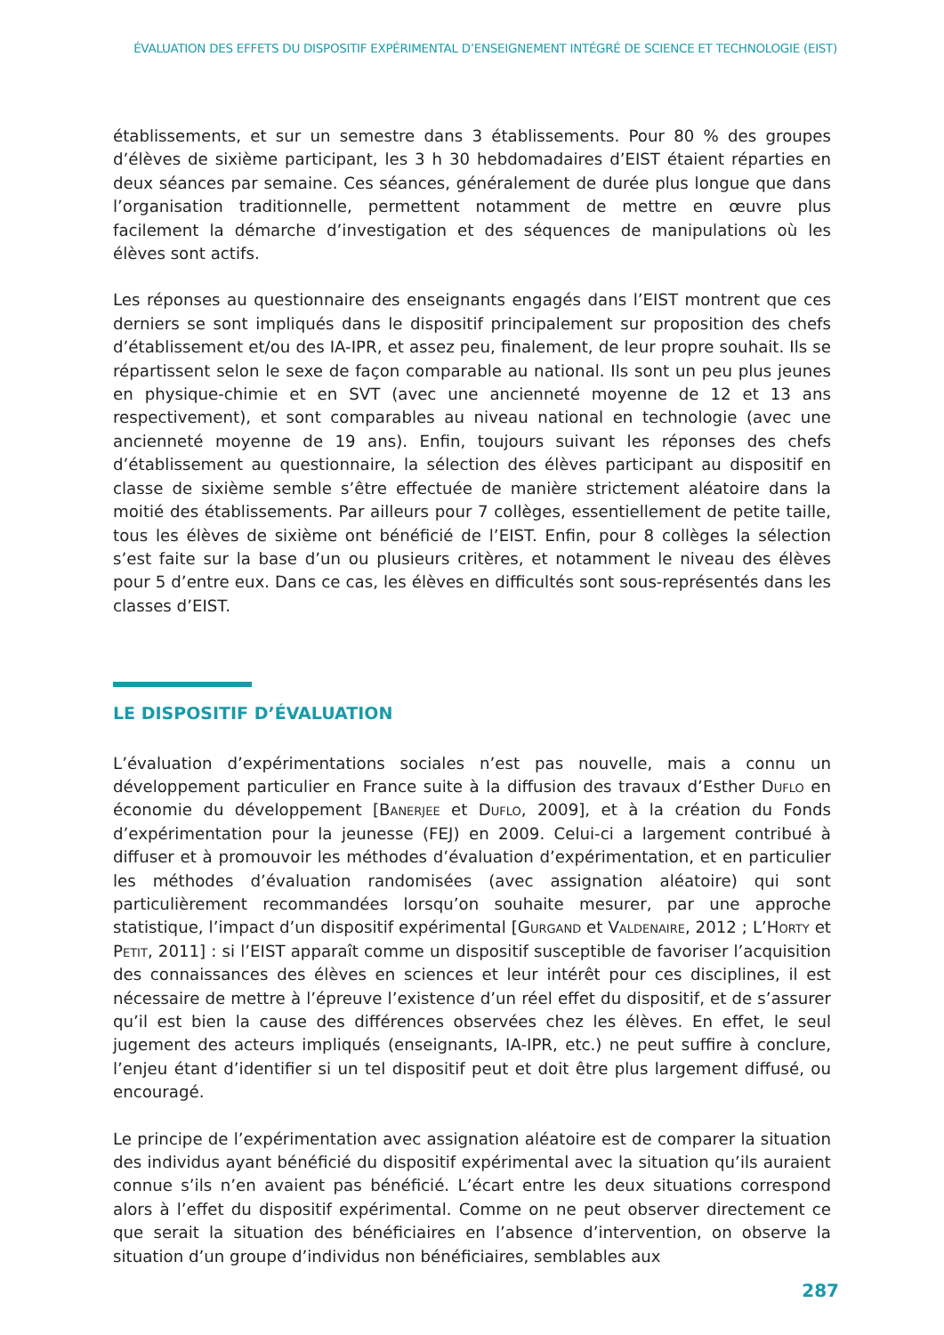ÉVALUATION DES EFFETS DU DISPOSITIF EXPÉRIMENTAL D’ENSEIGNEMENT INTÉGRÉ DE SCIENCE ET TECHNOLOGIE (EIST)
établissements, et sur un semestre dans 3 établissements. Pour 80 % des groupes d’élèves de sixième participant, les 3 h 30 hebdomadaires d’EIST étaient réparties en deux séances par semaine. Ces séances, généralement de durée plus longue que dans l’organisation traditionnelle, permettent notamment de mettre en œuvre plus facilement la démarche d’investigation et des séquences de manipulations où les élèves sont actifs.
Les réponses au questionnaire des enseignants engagés dans l’EIST montrent que ces derniers se sont impliqués dans le dispositif principalement sur proposition des chefs d’établissement et/ou des IA-IPR, et assez peu, finalement, de leur propre souhait. Ils se répartissent selon le sexe de façon comparable au national. Ils sont un peu plus jeunes en physique-chimie et en SVT (avec une ancienneté moyenne de 12 et 13 ans respectivement), et sont comparables au niveau national en technologie (avec une ancienneté moyenne de 19 ans). Enfin, toujours suivant les réponses des chefs d’établissement au questionnaire, la sélection des élèves participant au dispositif en classe de sixième semble s’être effectuée de manière strictement aléatoire dans la moitié des établissements. Par ailleurs pour 7 collèges, essentiellement de petite taille, tous les élèves de sixième ont bénéficié de l’EIST. Enfin, pour 8 collèges la sélection s’est faite sur la base d’un ou plusieurs critères, et notamment le niveau des élèves pour 5 d’entre eux. Dans ce cas, les élèves en difficultés sont sous-représentés dans les classes d’EIST.
LE DISPOSITIF D’ÉVALUATION
L’évaluation d’expérimentations sociales n’est pas nouvelle, mais a connu un développement particulier en France suite à la diffusion des travaux d’Esther Duflo en économie du développement [Banerjee et Duflo, 2009], et à la création du Fonds d’expérimentation pour la jeunesse (FEJ) en 2009. Celui-ci a largement contribué à diffuser et à promouvoir les méthodes d’évaluation d’expérimentation, et en particulier les méthodes d’évaluation randomisées (avec assignation aléatoire) qui sont particulièrement recommandées lorsqu’on souhaite mesurer, par une approche statistique, l’impact d’un dispositif expérimental [Gurgand et Valdenaire, 2012 ; L’Horty et Petit, 2011] : si l’EIST apparaît comme un dispositif susceptible de favoriser l’acquisition des connaissances des élèves en sciences et leur intérêt pour ces disciplines, il est nécessaire de mettre à l’épreuve l’existence d’un réel effet du dispositif, et de s’assurer qu’il est bien la cause des différences observées chez les élèves. En effet, le seul jugement des acteurs impliqués (enseignants, IA-IPR, etc.) ne peut suffire à conclure, l’enjeu étant d’identifier si un tel dispositif peut et doit être plus largement diffusé, ou encouragé.
Le principe de l’expérimentation avec assignation aléatoire est de comparer la situation des individus ayant bénéficié du dispositif expérimental avec la situation qu’ils auraient connue s’ils n’en avaient pas bénéficié. L’écart entre les deux situations correspond alors à l’effet du dispositif expérimental. Comme on ne peut observer directement ce que serait la situation des bénéficiaires en l’absence d’intervention, on observe la situation d’un groupe d’individus non bénéficiaires, semblables aux
287